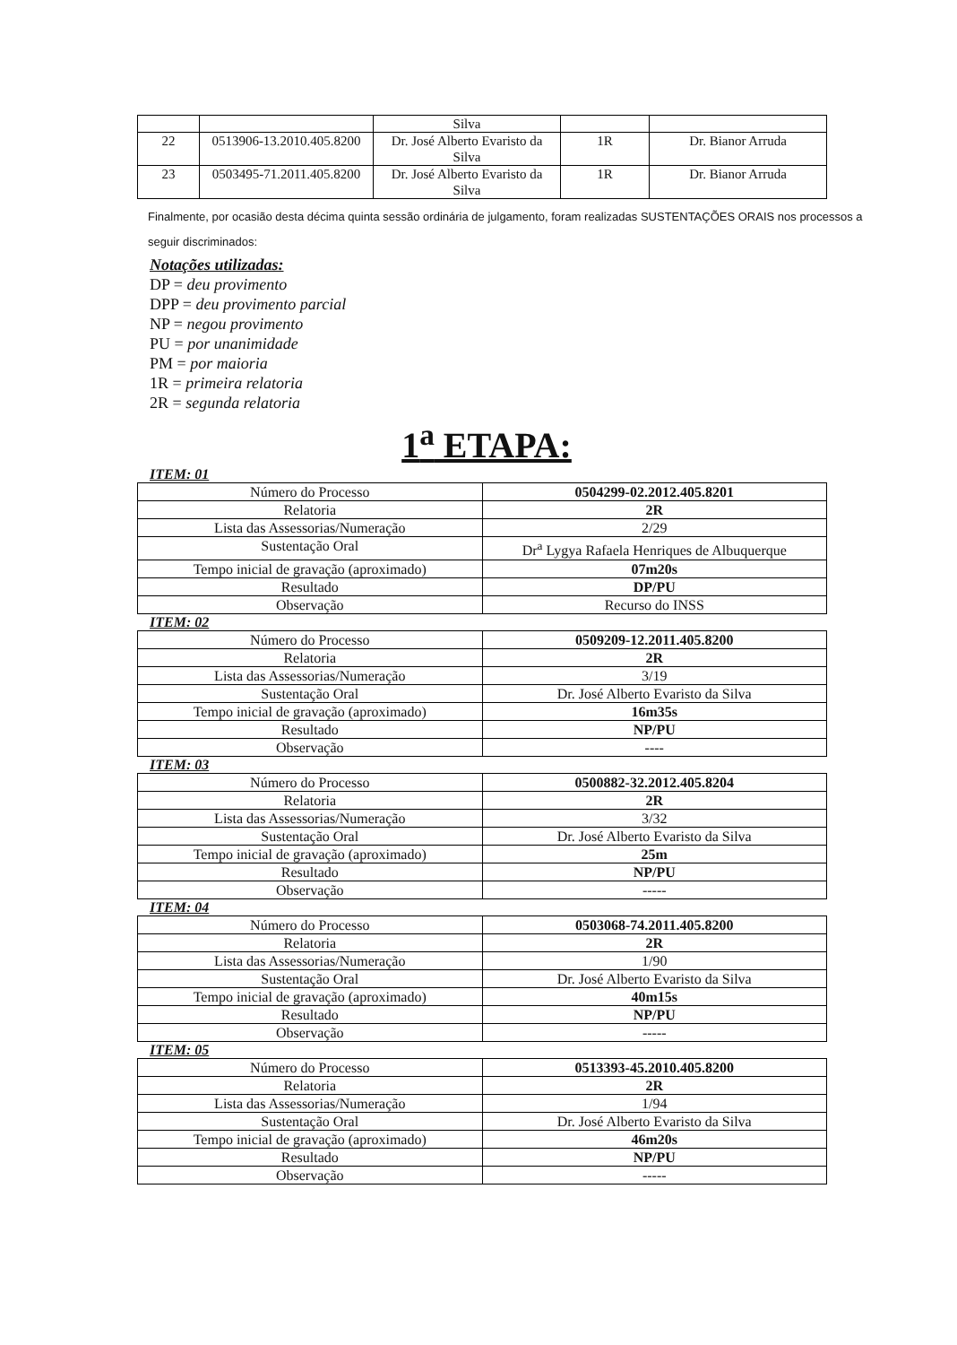| | | Silva | | |
| 22 | 0513906-13.2010.405.8200 | Dr. José Alberto Evaristo da Silva | 1R | Dr. Bianor Arruda |
| 23 | 0503495-71.2011.405.8200 | Dr. José Alberto Evaristo da Silva | 1R | Dr. Bianor Arruda |
Finalmente, por ocasião desta décima quinta sessão ordinária de julgamento, foram realizadas SUSTENTAÇÕES ORAIS nos processos a seguir discriminados:
Notações utilizadas:
DP = deu provimento
DPP = deu provimento parcial
NP = negou provimento
PU = por unanimidade
PM = por maioria
1R = primeira relatoria
2R = segunda relatoria
1<sup>a</sup> ETAPA:
ITEM: 01
| Número do Processo | 0504299-02.2012.405.8201 |
| Relatoria | 2R |
| Lista das Assessorias/Numeração | 2/29 |
| Sustentação Oral | Dr<sup>a</sup> Lygya Rafaela Henriques de Albuquerque |
| Tempo inicial de gravação (aproximado) | 07m20s |
| Resultado | DP/PU |
| Observação | Recurso do INSS |
ITEM: 02
| Número do Processo | 0509209-12.2011.405.8200 |
| Relatoria | 2R |
| Lista das Assessorias/Numeração | 3/19 |
| Sustentação Oral | Dr. José Alberto Evaristo da Silva |
| Tempo inicial de gravação (aproximado) | 16m35s |
| Resultado | NP/PU |
| Observação | ---- |
ITEM: 03
| Número do Processo | 0500882-32.2012.405.8204 |
| Relatoria | 2R |
| Lista das Assessorias/Numeração | 3/32 |
| Sustentação Oral | Dr. José Alberto Evaristo da Silva |
| Tempo inicial de gravação (aproximado) | 25m |
| Resultado | NP/PU |
| Observação | ----- |
ITEM: 04
| Número do Processo | 0503068-74.2011.405.8200 |
| Relatoria | 2R |
| Lista das Assessorias/Numeração | 1/90 |
| Sustentação Oral | Dr. José Alberto Evaristo da Silva |
| Tempo inicial de gravação (aproximado) | 40m15s |
| Resultado | NP/PU |
| Observação | ----- |
ITEM: 05
| Número do Processo | 0513393-45.2010.405.8200 |
| Relatoria | 2R |
| Lista das Assessorias/Numeração | 1/94 |
| Sustentação Oral | Dr. José Alberto Evaristo da Silva |
| Tempo inicial de gravação (aproximado) | 46m20s |
| Resultado | NP/PU |
| Observação | ----- |